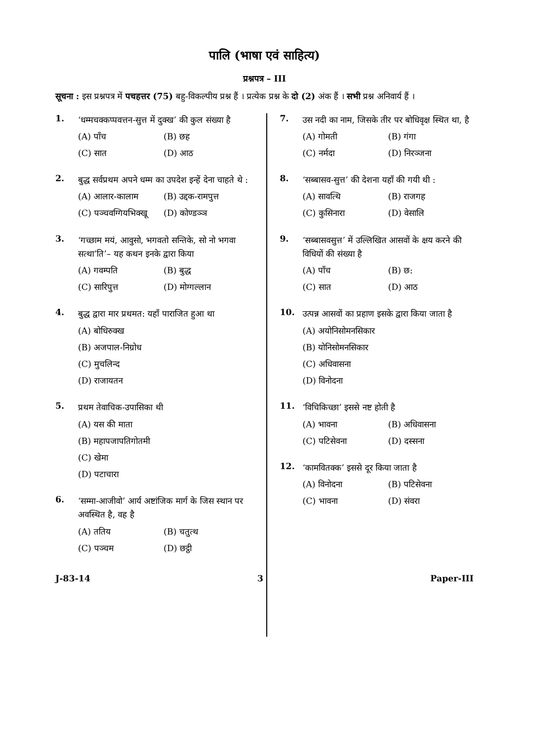पालि (भाषा एवं साहित्य)
प्रश्नपत्र – III
सूचना : इस प्रश्नपत्र में पचहत्तर (75) बहु-विकल्पीय प्रश्न हैं । प्रत्येक प्रश्न के दो (2) अंक हैं । सभी प्रश्न अनिवार्य हैं ।
1.
‘धम्मचक्कप्पवत्तन-सुत्त में दुक्ख’ की कुल संख्या है
(A) पाँच (B) छह
(C) सात (D) आठ
2.
बुद्ध सर्वप्रथम अपने धम्म का उपदेश इन्हें देना चाहते थे :
(A) आलार-कालाम (B) उद्दक-रामपुत्त
(C) पञ्चवग्गियभिक्खू (D) कोण्डञ्ञ
3.
‘गच्छाम मयं, आवुसो, भगवतो सन्तिके, सो नो भगवा सत्था’ति’– यह कथन इनके द्वारा किया
(A) गवम्पति (B) बुद्ध
(C) सारिपुत्त (D) मोग्गल्लान
4.
बुद्ध द्वारा मार प्रथमत: यहाँ पाराजित हुआ था
(A) बोधिरुक्ख
(B) अजपाल-निग्रोध
(C) मुचलिन्द
(D) राजायतन
5.
प्रथम तेवाचिक-उपासिका थी
(A) यस की माता
(B) महापजापतिगोतमी
(C) खेमा
(D) पटाचारा
6.
‘सम्मा-आजीवो’ आर्य अष्टांजिक मार्ग के जिस स्थान पर अवस्थित है, वह है
(A) ततिय (B) चतुत्थ
(C) पञ्चम (D) छट्ठी
7.
उस नदी का नाम, जिसके तीर पर बोधिवृक्ष स्थित था, है
(A) गोमती (B) गंगा
(C) नर्मदा (D) निरञ्जना
8.
‘सब्बासव-सुत्त’ की देशना यहाँ की गयी थी :
(A) सावत्थि (B) राजगह
(C) कुसिनारा (D) वेसालि
9.
‘सब्बासवसुत्त’ में उल्लिखित आसवों के क्षय करने की विधियों की संख्या है
(A) पाँच (B) छ:
(C) सात (D) आठ
10.
उत्पन्न आसवों का प्रहाण इसके द्वारा किया जाता है
(A) अयोनिसोमनसिकार
(B) योनिसोमनसिकार
(C) अधिवासना
(D) विनोदना
11.
‘विचिकिच्छा’ इससे नष्ट होती है
(A) भावना (B) अधिवासना
(C) पटिसेवना (D) दस्सना
12.
‘कामवितक्क’ इससे दूर किया जाता है
(A) विनोदना (B) पटिसेवना
(C) भावना (D) संवरा
J-83-14 3 Paper-III